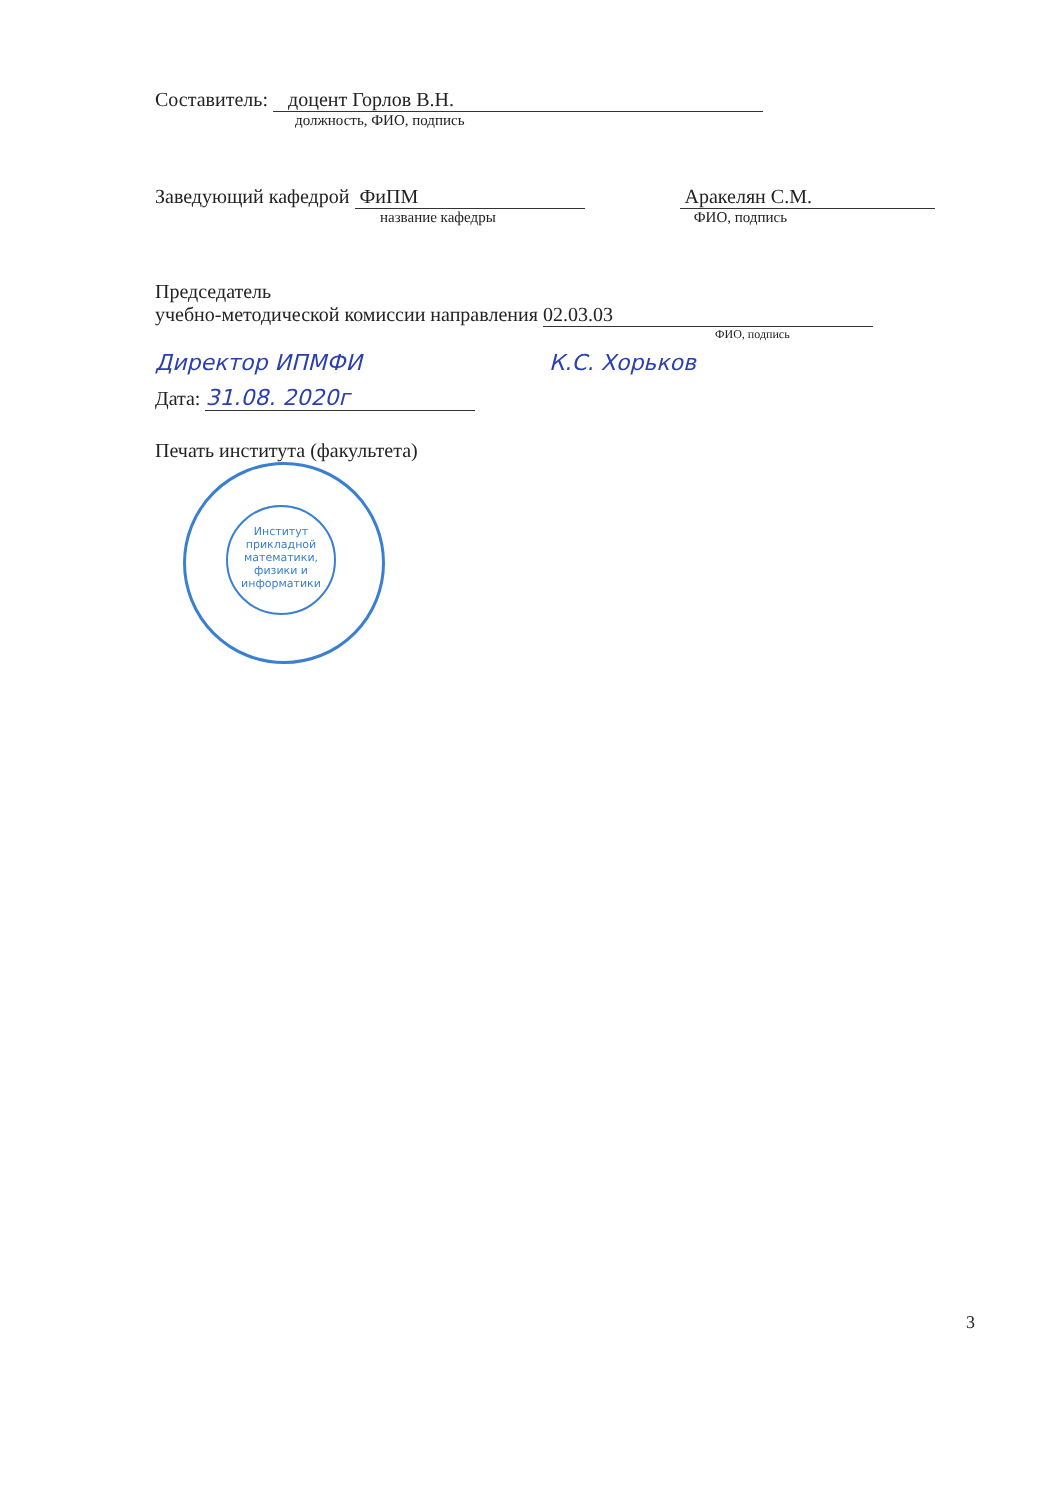Составитель: доцент Горлов В.Н.
должность, ФИО, подпись
Заведующий кафедрой ФиПМ Аракелян С.М.
название кафедры ФИО, подпись
Председатель
учебно-методической комиссии направления 02.03.03
ФИО, подпись
Директор ИПМФИ К.С. Хорьков
Дата: 31.08. 2020г
Печать института (факультета)
Институт прикладной математики, физики и информатики
3